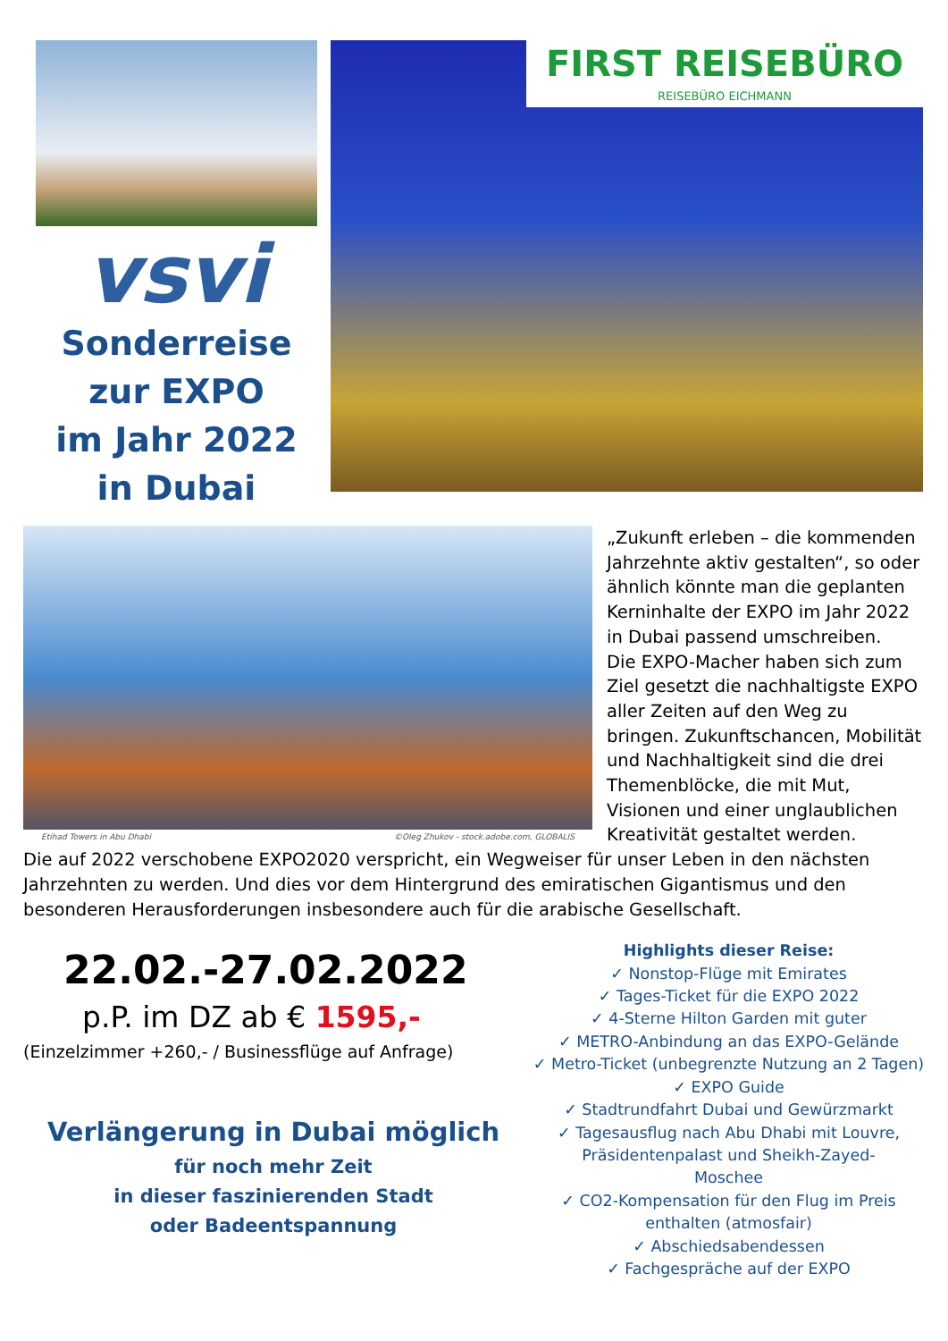vsvi
Sonderreise
zur EXPO
im Jahr 2022
in Dubai
FIRST REISEBÜRO
REISEBÜRO EICHMANN
Etihad Towers in Abu Dhabi ©Oleg Zhukov - stock.adobe.com, GLOBALIS
„Zukunft erleben – die kommenden Jahrzehnte aktiv gestalten“, so oder ähnlich könnte man die geplanten Kerninhalte der EXPO im Jahr 2022 in Dubai passend umschreiben.
Die EXPO-Macher haben sich zum Ziel gesetzt die nachhaltigste EXPO aller Zeiten auf den Weg zu bringen. Zukunftschancen, Mobilität und Nachhaltigkeit sind die drei Themenblöcke, die mit Mut, Visionen und einer unglaublichen Kreativität gestaltet werden.
Die auf 2022 verschobene EXPO2020 verspricht, ein Wegweiser für unser Leben in den nächsten Jahrzehnten zu werden. Und dies vor dem Hintergrund des emiratischen Gigantismus und den besonderen Herausforderungen insbesondere auch für die arabische Gesellschaft.
22.02.-27.02.2022
p.P. im DZ ab € 1595,-
(Einzelzimmer +260,- / Businessflüge auf Anfrage)
Verlängerung in Dubai möglich
für noch mehr Zeit
in dieser faszinierenden Stadt
oder Badeentspannung
Highlights dieser Reise:
✓ Nonstop-Flüge mit Emirates
✓ Tages-Ticket für die EXPO 2022
✓ 4-Sterne Hilton Garden mit guter
✓ METRO-Anbindung an das EXPO-Gelände
✓ Metro-Ticket (unbegrenzte Nutzung an 2 Tagen)
✓ EXPO Guide
✓ Stadtrundfahrt Dubai und Gewürzmarkt
✓ Tagesausflug nach Abu Dhabi mit Louvre,
Präsidentenpalast und Sheikh-Zayed-
Moschee
✓ CO2-Kompensation für den Flug im Preis
enthalten (atmosfair)
✓ Abschiedsabendessen
✓ Fachgespräche auf der EXPO